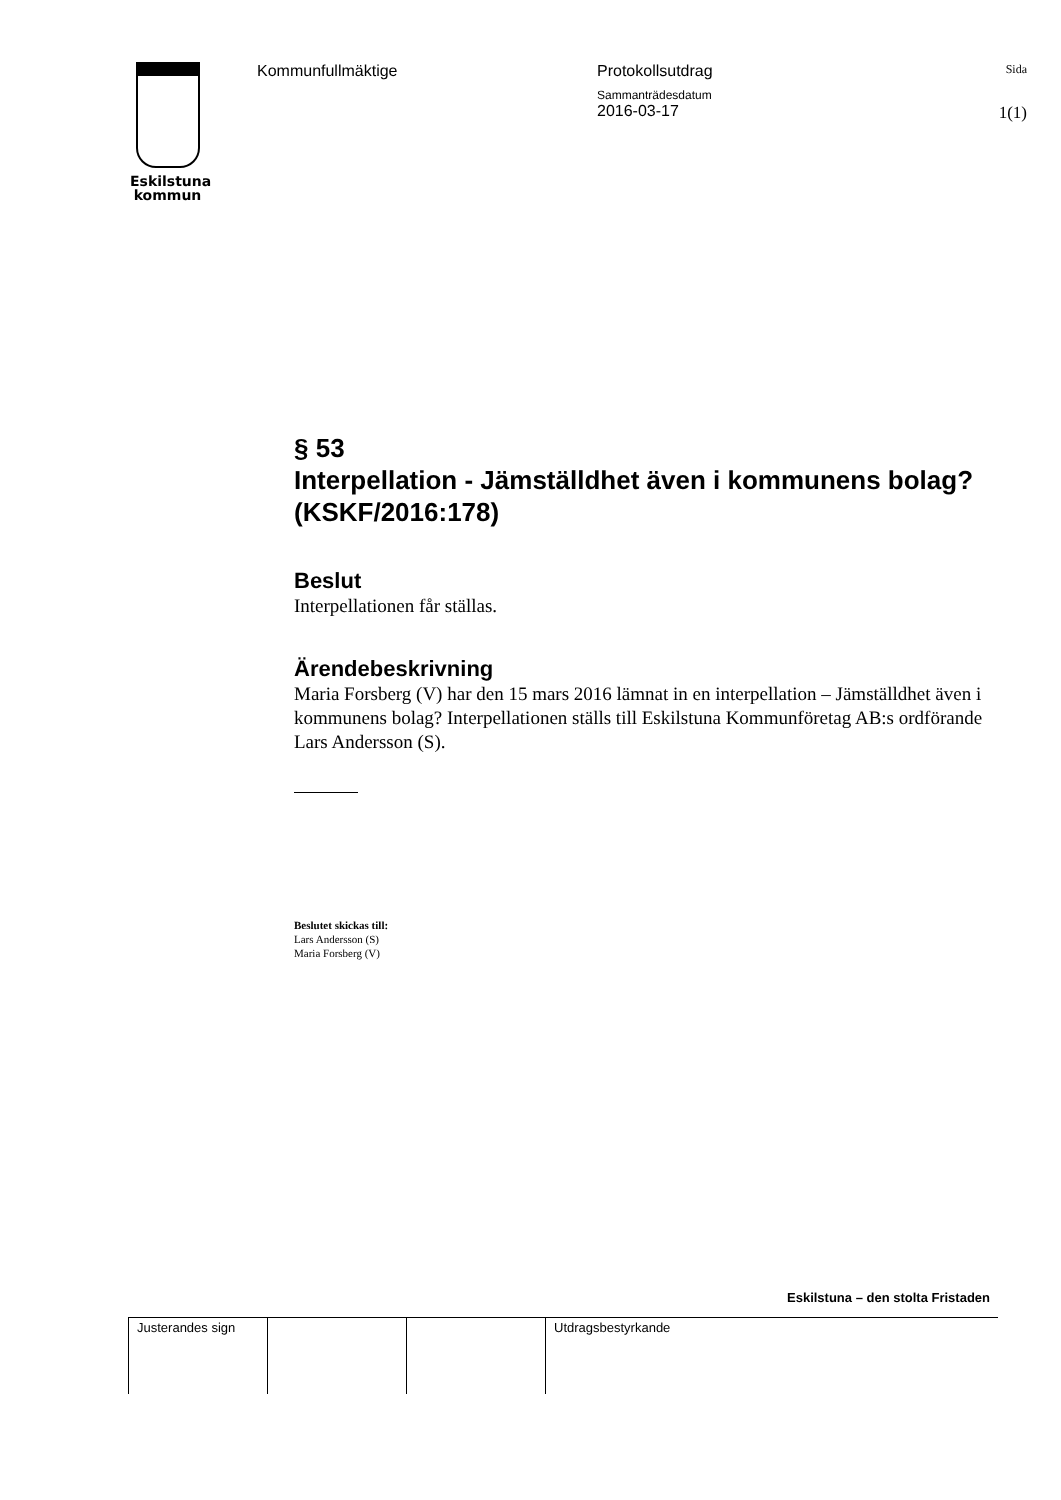Eskilstuna
kommun
Kommunfullmäktige Protokollsutdrag
Sammanträdesdatum
2016-03-17
Sida
1(1)
§ 53
Interpellation - Jämställdhet även i kommunens bolag? (KSKF/2016:178)
Beslut
Interpellationen får ställas.
Ärendebeskrivning
Maria Forsberg (V) har den 15 mars 2016 lämnat in en interpellation – Jämställdhet även i kommunens bolag? Interpellationen ställs till Eskilstuna Kommunföretag AB:s ordförande Lars Andersson (S).
Beslutet skickas till:
Lars Andersson (S)
Maria Forsberg (V)
Eskilstuna – den stolta Fristaden
| Justerandes sign | | | Utdragsbestyrkande |